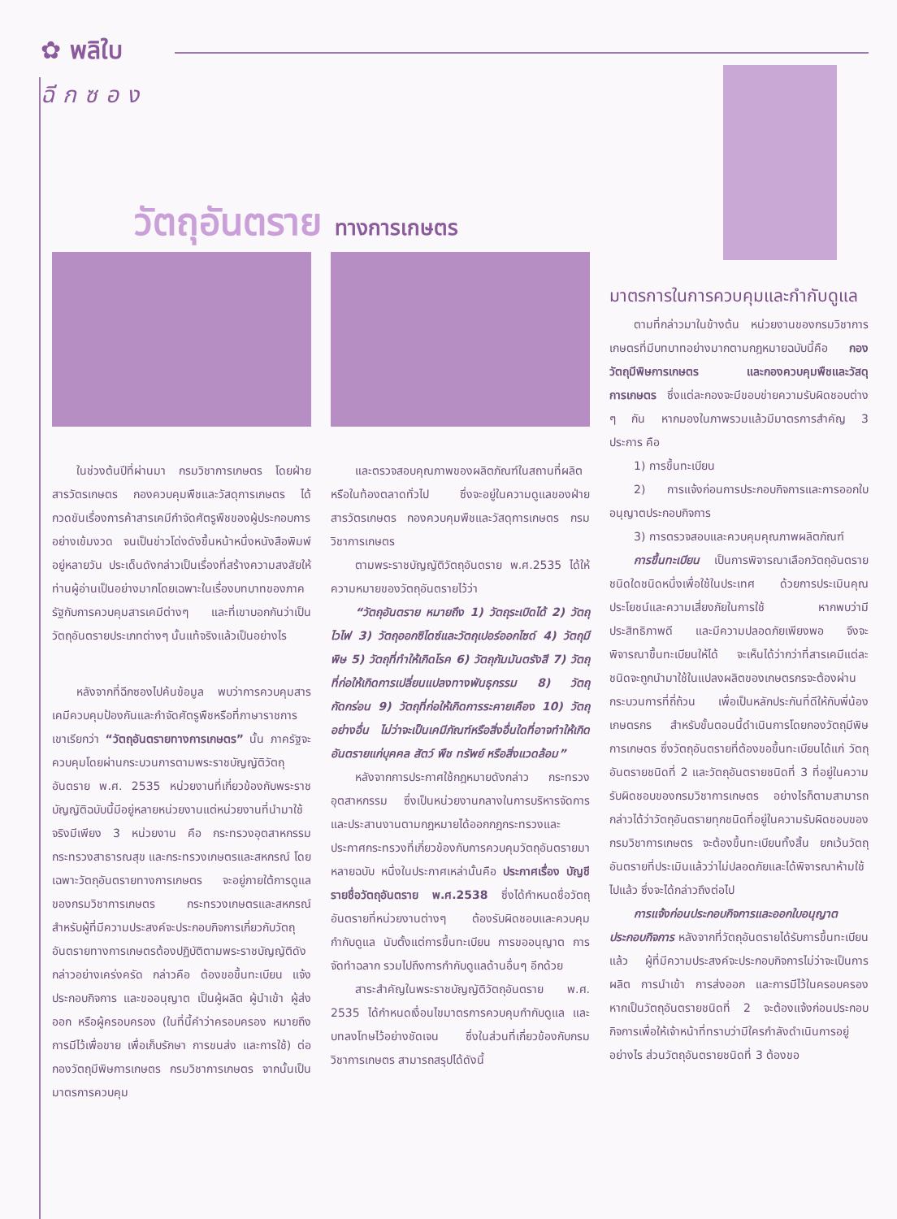✿ พลิใบ
ฉีกซอง
วัตถุอันตราย ทางการเกษตร
ในช่วงต้นปีที่ผ่านมา กรมวิชาการเกษตร โดยฝ่ายสารวัตรเกษตร กองควบคุมพืชและวัสดุการเกษตร ได้กวดขันเรื่องการค้าสารเคมีกำจัดศัตรูพืชของผู้ประกอบการอย่างเข้มงวด จนเป็นข่าวโด่งดังขึ้นหน้าหนึ่งหนังสือพิมพ์อยู่หลายวัน ประเด็นดังกล่าวเป็นเรื่องที่สร้างความสงสัยให้ท่านผู้อ่านเป็นอย่างมากโดยเฉพาะในเรื่องบทบาทของภาครัฐกับการควบคุมสารเคมีต่างๆ และที่เขาบอกกันว่าเป็นวัตถุอันตรายประเภทต่างๆ นั้นแท้จริงแล้วเป็นอย่างไร
หลังจากที่ฉีกซองไปค้นข้อมูล พบว่าการควบคุมสารเคมีควบคุมป้องกันและกำจัดศัตรูพืชหรือที่ภาษาราชการ เขาเรียกว่า “วัตถุอันตรายทางการเกษตร” นั้น ภาครัฐจะควบคุมโดยผ่านกระบวนการตามพระราชบัญญัติวัตถุอันตราย พ.ศ. 2535 หน่วยงานที่เกี่ยวข้องกับพระราชบัญญัติฉบับนี้มีอยู่หลายหน่วยงานแต่หน่วยงานที่นำมาใช้จริงมีเพียง 3 หน่วยงาน คือ กระทรวงอุตสาหกรรม กระทรวงสาธารณสุข และกระทรวงเกษตรและสหกรณ์ โดยเฉพาะวัตถุอันตรายทางการเกษตร จะอยู่ภายใต้การดูแลของกรมวิชาการเกษตร กระทรวงเกษตรและสหกรณ์ สำหรับผู้ที่มีความประสงค์จะประกอบกิจการเกี่ยวกับวัตถุอันตรายทางการเกษตรต้องปฏิบัติตามพระราชบัญญัติดังกล่าวอย่างเคร่งครัด กล่าวคือ ต้องขอขึ้นทะเบียน แจ้งประกอบกิจการ และขออนุญาต เป็นผู้ผลิต ผู้นำเข้า ผู้ส่งออก หรือผู้ครอบครอง (ในที่นี้คำว่าครอบครอง หมายถึง การมีไว้เพื่อขาย เพื่อเก็บรักษา การขนส่ง และการใช้) ต่อกองวัตถุมีพิษการเกษตร กรมวิชาการเกษตร จากนั้นเป็นมาตรการควบคุม
และตรวจสอบคุณภาพของผลิตภัณฑ์ในสถานที่ผลิต หรือในท้องตลาดทั่วไป ซึ่งจะอยู่ในความดูแลของฝ่ายสารวัตรเกษตร กองควบคุมพืชและวัสดุการเกษตร กรมวิชาการเกษตร
ตามพระราชบัญญัติวัตถุอันตราย พ.ศ.2535 ได้ให้ความหมายของวัตถุอันตรายไว้ว่า
“วัตถุอันตราย หมายถึง 1) วัตถุระเบิดได้ 2) วัตถุไวไฟ 3) วัตถุออกซิไดซ์และวัตถุเปอร์ออกไซด์ 4) วัตถุมีพิษ 5) วัตถุที่ทำให้เกิดโรค 6) วัตถุกัมมันตรังสี 7) วัตถุที่ก่อให้เกิดการเปลี่ยนแปลงทางพันธุกรรม 8) วัตถุกัดกร่อน 9) วัตถุที่ก่อให้เกิดการระคายเคือง 10) วัตถุอย่างอื่น ไม่ว่าจะเป็นเคมีภัณฑ์หรือสิ่งอื่นใดที่อาจทำให้เกิดอันตรายแก่บุคคล สัตว์ พืช ทรัพย์ หรือสิ่งแวดล้อม”
หลังจากการประกาศใช้กฎหมายดังกล่าว กระทรวงอุตสาหกรรม ซึ่งเป็นหน่วยงานกลางในการบริหารจัดการและประสานงานตามกฎหมายได้ออกกฎกระทรวงและประกาศกระทรวงที่เกี่ยวข้องกับการควบคุมวัตถุอันตรายมาหลายฉบับ หนึ่งในประกาศเหล่านั้นคือ ประกาศเรื่อง บัญชีรายชื่อวัตถุอันตราย พ.ศ.2538 ซึ่งได้กำหนดชื่อวัตถุอันตรายที่หน่วยงานต่างๆ ต้องรับผิดชอบและควบคุมกำกับดูแล นับตั้งแต่การขึ้นทะเบียน การขออนุญาต การจัดทำฉลาก รวมไปถึงการกำกับดูแลด้านอื่นๆ อีกด้วย
สาระสำคัญในพระราชบัญญัติวัตถุอันตราย พ.ศ. 2535 ได้กำหนดเงื่อนไขมาตรการควบคุมกำกับดูแล และบทลงโทษไว้อย่างชัดเจน ซึ่งในส่วนที่เกี่ยวข้องกับกรมวิชาการเกษตร สามารถสรุปได้ดังนี้
มาตรการในการควบคุมและกำกับดูแล
ตามที่กล่าวมาในข้างต้น หน่วยงานของกรมวิชาการเกษตรที่มีบทบาทอย่างมากตามกฎหมายฉบับนี้คือ กองวัตถุมีพิษการเกษตร และกองควบคุมพืชและวัสดุการเกษตร ซึ่งแต่ละกองจะมีขอบข่ายความรับผิดชอบต่าง ๆ กัน หากมองในภาพรวมแล้วมีมาตรการสำคัญ 3 ประการ คือ
1) การขึ้นทะเบียน
2) การแจ้งก่อนการประกอบกิจการและการออกใบอนุญาตประกอบกิจการ
3) การตรวจสอบและควบคุมคุณภาพผลิตภัณฑ์
การขึ้นทะเบียน เป็นการพิจารณาเลือกวัตถุอันตรายชนิดใดชนิดหนึ่งเพื่อใช้ในประเทศ ด้วยการประเมินคุณประโยชน์และความเสี่ยงภัยในการใช้ หากพบว่ามีประสิทธิภาพดี และมีความปลอดภัยเพียงพอ จึงจะพิจารณาขึ้นทะเบียนให้ได้ จะเห็นได้ว่ากว่าที่สารเคมีแต่ละชนิดจะถูกนำมาใช้ในแปลงผลิตของเกษตรกรจะต้องผ่านกระบวนการที่ถี่ถ้วน เพื่อเป็นหลักประกันที่ดีให้กับพี่น้องเกษตรกร สำหรับขั้นตอนนี้ดำเนินการโดยกองวัตถุมีพิษการเกษตร ซึ่งวัตถุอันตรายที่ต้องขอขึ้นทะเบียนได้แก่ วัตถุอันตรายชนิดที่ 2 และวัตถุอันตรายชนิดที่ 3 ที่อยู่ในความรับผิดชอบของกรมวิชาการเกษตร อย่างไรก็ตามสามารถกล่าวได้ว่าวัตถุอันตรายทุกชนิดที่อยู่ในความรับผิดชอบของกรมวิชาการเกษตร จะต้องขึ้นทะเบียนทั้งสิ้น ยกเว้นวัตถุอันตรายที่ประเมินแล้วว่าไม่ปลอดภัยและได้พิจารณาห้ามใช้ไปแล้ว ซึ่งจะได้กล่าวถึงต่อไป
การแจ้งก่อนประกอบกิจการและออกใบอนุญาตประกอบกิจการ หลังจากที่วัตถุอันตรายได้รับการขึ้นทะเบียนแล้ว ผู้ที่มีความประสงค์จะประกอบกิจการไม่ว่าจะเป็นการผลิต การนำเข้า การส่งออก และการมีไว้ในครอบครอง หากเป็นวัตถุอันตรายชนิดที่ 2 จะต้องแจ้งก่อนประกอบกิจการเพื่อให้เจ้าหน้าที่ทราบว่ามีใครกำลังดำเนินการอยู่อย่างไร ส่วนวัตถุอันตรายชนิดที่ 3 ต้องขอ